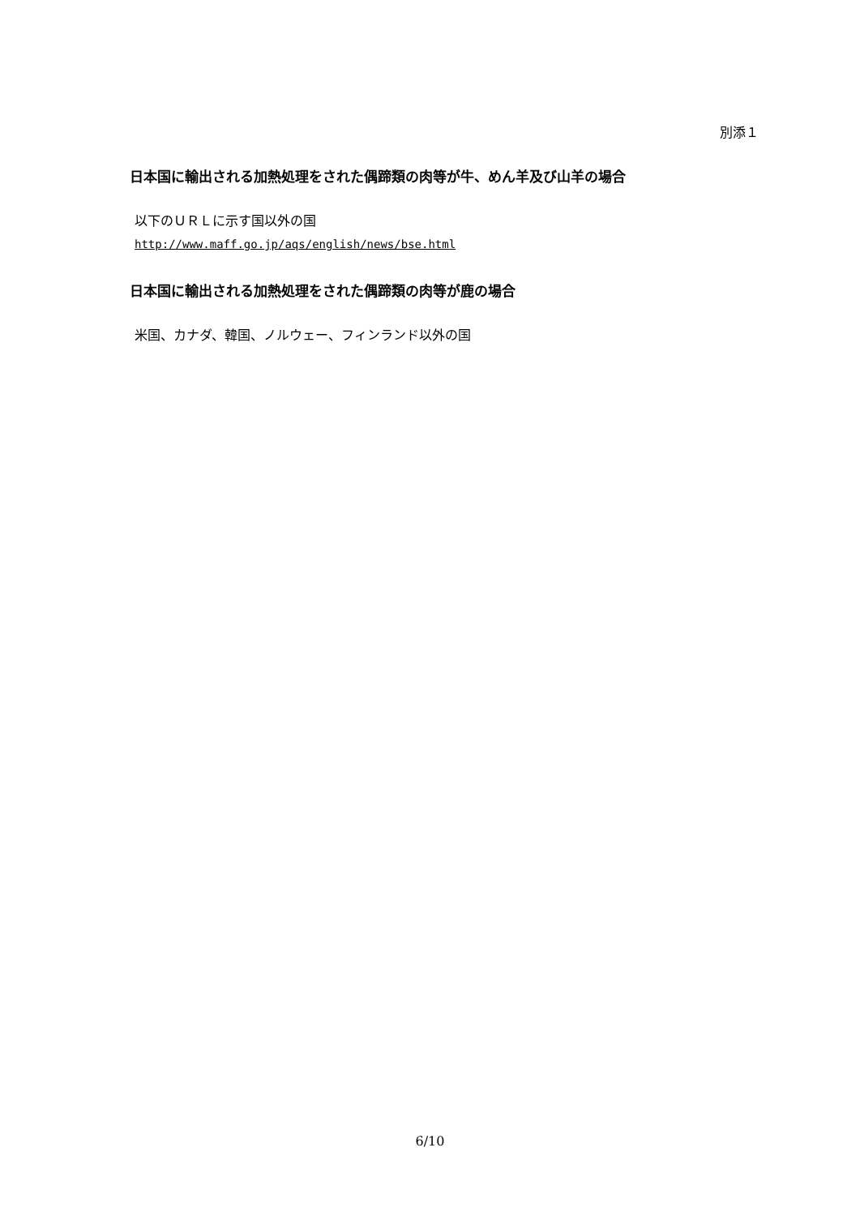別添１
日本国に輸出される加熱処理をされた偶蹄類の肉等が牛、めん羊及び山羊の場合
以下のＵＲＬに示す国以外の国
http://www.maff.go.jp/aqs/english/news/bse.html
日本国に輸出される加熱処理をされた偶蹄類の肉等が鹿の場合
米国、カナダ、韓国、ノルウェー、フィンランド以外の国
6/10